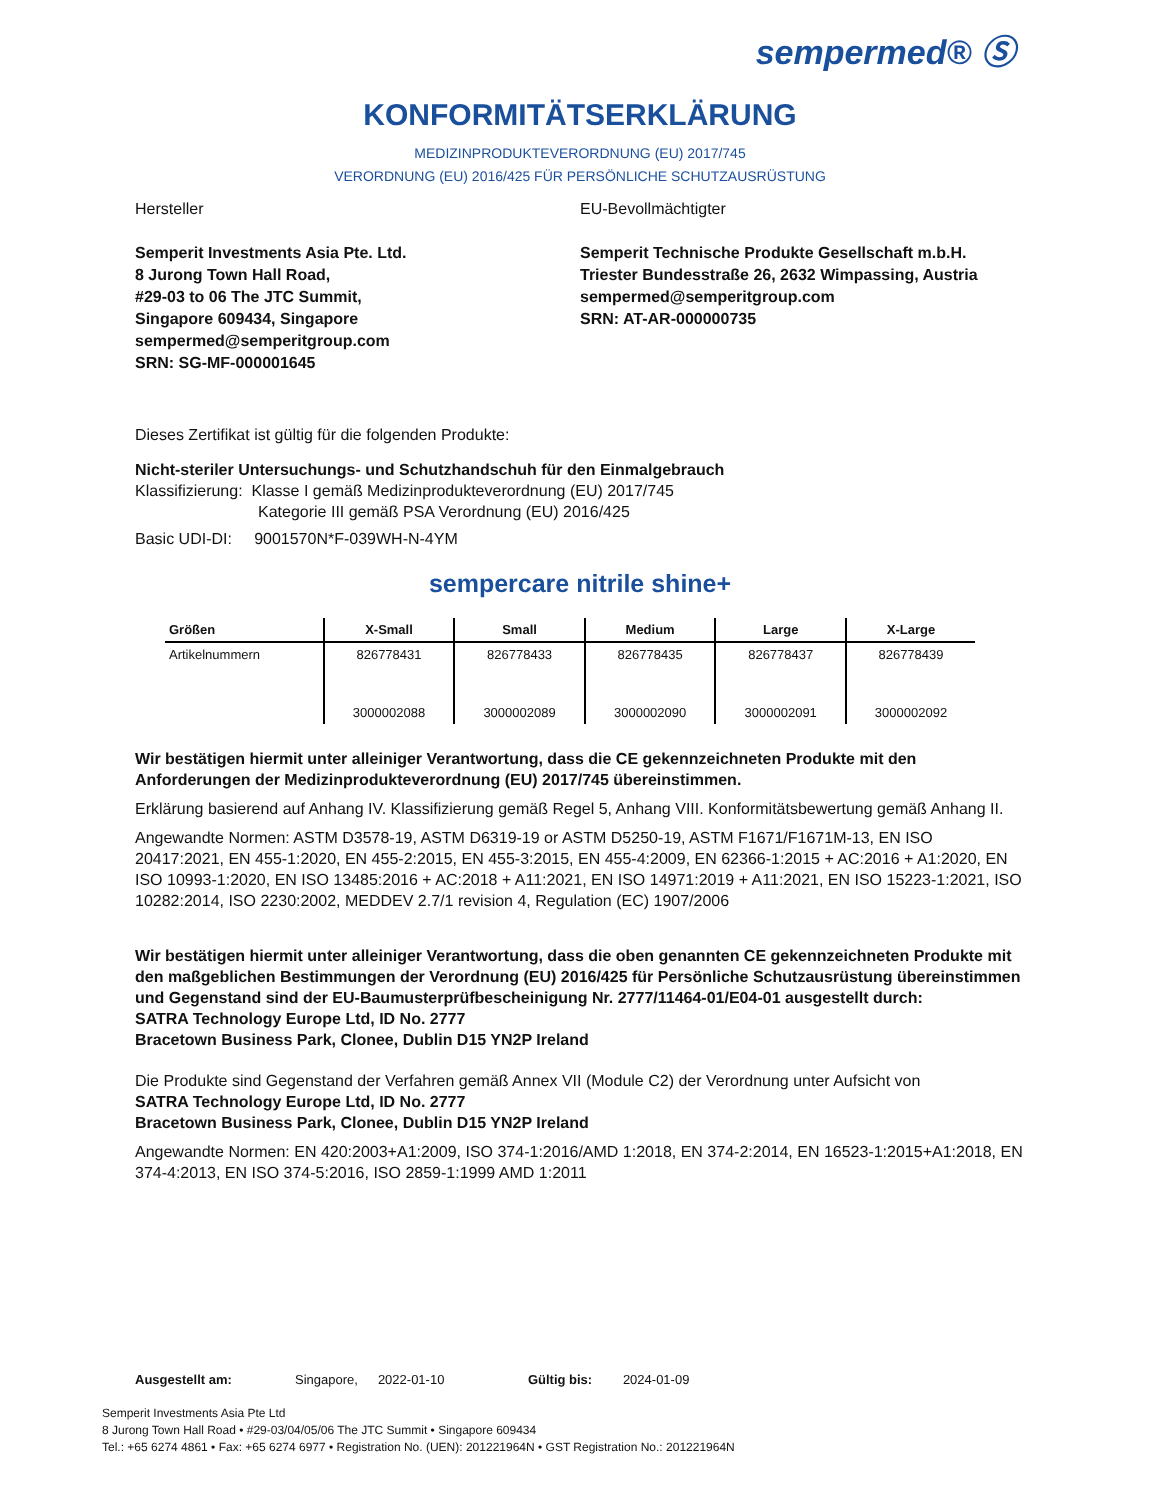sempermed® Ⓢ
KONFORMITÄTSERKLÄRUNG
MEDIZINPRODUKTEVERORDNUNG (EU) 2017/745
VERORDNUNG (EU) 2016/425 FÜR PERSÖNLICHE SCHUTZAUSRÜSTUNG
Hersteller
Semperit Investments Asia Pte. Ltd.
8 Jurong Town Hall Road,
#29-03 to 06 The JTC Summit,
Singapore 609434, Singapore
sempermed@semperitgroup.com
SRN: SG-MF-000001645
EU-Bevollmächtigter
Semperit Technische Produkte Gesellschaft m.b.H.
Triester Bundesstraße 26, 2632 Wimpassing, Austria
sempermed@semperitgroup.com
SRN: AT-AR-000000735
Dieses Zertifikat ist gültig für die folgenden Produkte:
Nicht-steriler Untersuchungs- und Schutzhandschuh für den Einmalgebrauch
Klassifizierung: Klasse I gemäß Medizinprodukteverordnung (EU) 2017/745
Kategorie III gemäß PSA Verordnung (EU) 2016/425
Basic UDI-DI: 9001570N*F-039WH-N-4YM
sempercare nitrile shine+
| Größen | X-Small | Small | Medium | Large | X-Large |
| --- | --- | --- | --- | --- | --- |
| Artikelnummern | 826778431 | 826778433 | 826778435 | 826778437 | 826778439 |
| | 3000002088 | 3000002089 | 3000002090 | 3000002091 | 3000002092 |
Wir bestätigen hiermit unter alleiniger Verantwortung, dass die CE gekennzeichneten Produkte mit den Anforderungen der Medizinprodukteverordnung (EU) 2017/745 übereinstimmen.
Erklärung basierend auf Anhang IV. Klassifizierung gemäß Regel 5, Anhang VIII. Konformitätsbewertung gemäß Anhang II.
Angewandte Normen: ASTM D3578-19, ASTM D6319-19 or ASTM D5250-19, ASTM F1671/F1671M-13, EN ISO 20417:2021, EN 455-1:2020, EN 455-2:2015, EN 455-3:2015, EN 455-4:2009, EN 62366-1:2015 + AC:2016 + A1:2020, EN ISO 10993-1:2020, EN ISO 13485:2016 + AC:2018 + A11:2021, EN ISO 14971:2019 + A11:2021, EN ISO 15223-1:2021, ISO 10282:2014, ISO 2230:2002, MEDDEV 2.7/1 revision 4, Regulation (EC) 1907/2006
Wir bestätigen hiermit unter alleiniger Verantwortung, dass die oben genannten CE gekennzeichneten Produkte mit den maßgeblichen Bestimmungen der Verordnung (EU) 2016/425 für Persönliche Schutzausrüstung übereinstimmen und Gegenstand sind der EU-Baumusterprüfbescheinigung Nr. 2777/11464-01/E04-01 ausgestellt durch:
SATRA Technology Europe Ltd, ID No. 2777
Bracetown Business Park, Clonee, Dublin D15 YN2P Ireland
Die Produkte sind Gegenstand der Verfahren gemäß Annex VII (Module C2) der Verordnung unter Aufsicht von
SATRA Technology Europe Ltd, ID No. 2777
Bracetown Business Park, Clonee, Dublin D15 YN2P Ireland
Angewandte Normen: EN 420:2003+A1:2009, ISO 374-1:2016/AMD 1:2018, EN 374-2:2014, EN 16523-1:2015+A1:2018, EN 374-4:2013, EN ISO 374-5:2016, ISO 2859-1:1999 AMD 1:2011
Ausgestellt am: Singapore, 2022-01-10 Gültig bis: 2024-01-09
Semperit Investments Asia Pte Ltd
8 Jurong Town Hall Road • #29-03/04/05/06 The JTC Summit • Singapore 609434
Tel.: +65 6274 4861 • Fax: +65 6274 6977 • Registration No. (UEN): 201221964N • GST Registration No.: 201221964N